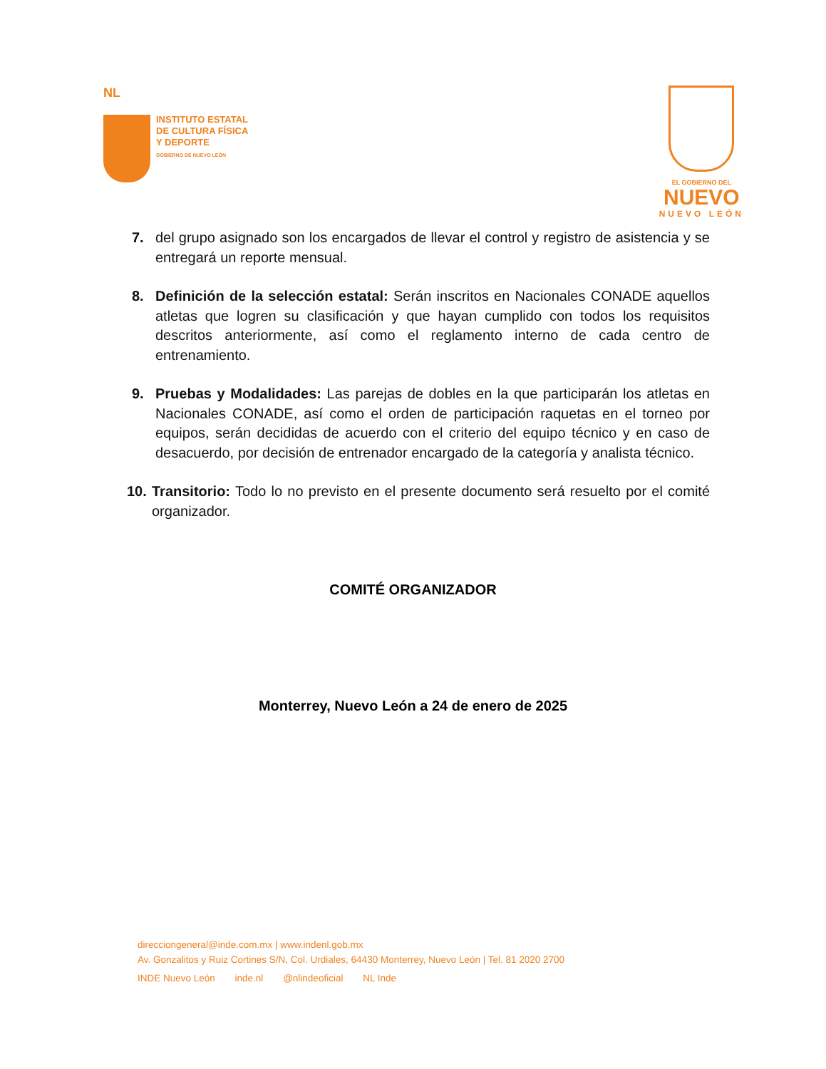NL
INSTITUTO ESTATAL
DE CULTURA FÍSICA
Y DEPORTE
GOBIERNO DE NUEVO LEÓN
EL GOBIERNO DEL
NUEVO
NUEVO LEÓN
7. del grupo asignado son los encargados de llevar el control y registro de asistencia y se entregará un reporte mensual.
8. Definición de la selección estatal: Serán inscritos en Nacionales CONADE aquellos atletas que logren su clasificación y que hayan cumplido con todos los requisitos descritos anteriormente, así como el reglamento interno de cada centro de entrenamiento.
9. Pruebas y Modalidades: Las parejas de dobles en la que participarán los atletas en Nacionales CONADE, así como el orden de participación raquetas en el torneo por equipos, serán decididas de acuerdo con el criterio del equipo técnico y en caso de desacuerdo, por decisión de entrenador encargado de la categoría y analista técnico.
10. Transitorio: Todo lo no previsto en el presente documento será resuelto por el comité organizador.
COMITÉ ORGANIZADOR
Monterrey, Nuevo León a 24 de enero de 2025
direcciongeneral@inde.com.mx | www.indenl.gob.mx
Av. Gonzalitos y Ruiz Cortines S/N, Col. Urdiales, 64430 Monterrey, Nuevo León | Tel. 81 2020 2700
INDE Nuevo León inde.nl @nlindeoficial NL Inde